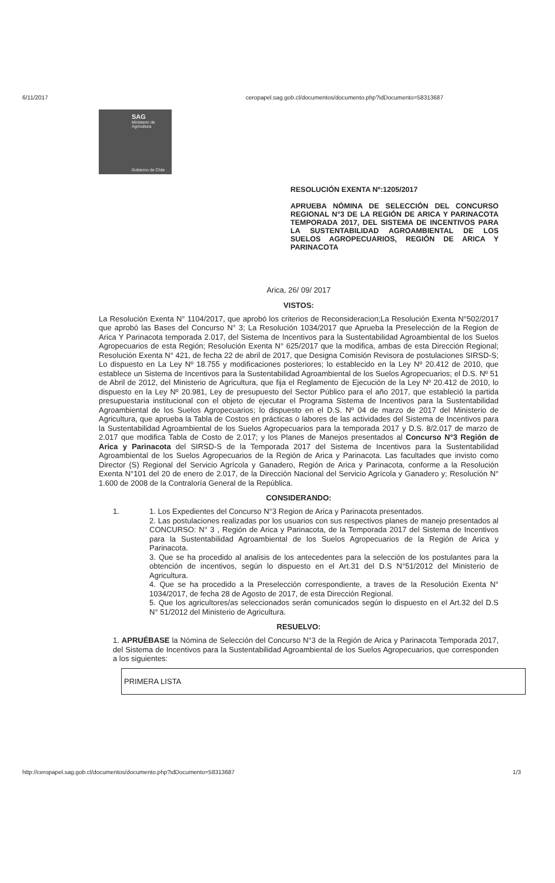6/11/2017 ceropapel.sag.gob.cl/documentos/documento.php?idDocumento=58313687
SAG
Ministerio de
Agricultura
Gobierno de Chile
RESOLUCIÓN EXENTA Nº:1205/2017
APRUEBA NÓMINA DE SELECCIÓN DEL CONCURSO REGIONAL N°3 DE LA REGIÓN DE ARICA Y PARINACOTA TEMPORADA 2017, DEL SISTEMA DE INCENTIVOS PARA LA SUSTENTABILIDAD AGROAMBIENTAL DE LOS SUELOS AGROPECUARIOS, REGIÓN DE ARICA Y PARINACOTA
Arica, 26/ 09/ 2017
VISTOS:
La Resolución Exenta N° 1104/2017, que aprobó los criterios de Reconsideracion;La Resolución Exenta N°502/2017 que aprobó las Bases del Concurso N° 3; La Resolución 1034/2017 que Aprueba la Preselección de la Region de Arica Y Parinacota temporada 2.017, del Sistema de Incentivos para la Sustentabilidad Agroambiental de los Suelos Agropecuarios de esta Región; Resolución Exenta N° 625/2017 que la modifica, ambas de esta Dirección Regional; Resolución Exenta N° 421, de fecha 22 de abril de 2017, que Designa Comisión Revisora de postulaciones SIRSD-S; Lo dispuesto en La Ley Nº 18.755 y modificaciones posteriores; lo establecido en la Ley Nº 20.412 de 2010, que establece un Sistema de Incentivos para la Sustentabilidad Agroambiental de los Suelos Agropecuarios; el D.S. Nº 51 de Abril de 2012, del Ministerio de Agricultura, que fija el Reglamento de Ejecución de la Ley Nº 20.412 de 2010, lo dispuesto en la Ley Nº 20.981, Ley de presupuesto del Sector Público para el año 2017, que estableció la partida presupuestaria institucional con el objeto de ejecutar el Programa Sistema de Incentivos para la Sustentabilidad Agroambiental de los Suelos Agropecuarios; lo dispuesto en el D.S. Nº 04 de marzo de 2017 del Ministerio de Agricultura, que aprueba la Tabla de Costos en prácticas o labores de las actividades del Sistema de Incentivos para la Sustentabilidad Agroambiental de los Suelos Agropecuarios para la temporada 2017 y D.S. 8/2.017 de marzo de 2.017 que modifica Tabla de Costo de 2.017; y los Planes de Manejos presentados al Concurso N°3 Región de Arica y Parinacota del SIRSD-S de la Temporada 2017 del Sistema de Incentivos para la Sustentabilidad Agroambiental de los Suelos Agropecuarios de la Región de Arica y Parinacota. Las facultades que invisto como Director (S) Regional del Servicio Agrícola y Ganadero, Región de Arica y Parinacota, conforme a la Resolución Exenta N°101 del 20 de enero de 2.017, de la Dirección Nacional del Servicio Agrícola y Ganadero y; Resolución N° 1.600 de 2008 de la Contraloría General de la República.
CONSIDERANDO:
1.
1. Los Expedientes del Concurso N°3 Region de Arica y Parinacota presentados.
2. Las postulaciones realizadas por los usuarios con sus respectivos planes de manejo presentados al CONCURSO: N° 3 , Región de Arica y Parinacota, de la Temporada 2017 del Sistema de Incentivos para la Sustentabilidad Agroambiental de los Suelos Agropecuarios de la Región de Arica y Parinacota.
3. Que se ha procedido al analisis de los antecedentes para la selección de los postulantes para la obtención de incentivos, según lo dispuesto en el Art.31 del D.S N°51/2012 del Ministerio de Agricultura.
4. Que se ha procedido a la Preselección correspondiente, a traves de la Resolución Exenta N° 1034/2017, de fecha 28 de Agosto de 2017, de esta Dirección Regional.
5. Que los agricultores/as seleccionados serán comunicados según lo dispuesto en el Art.32 del D.S N° 51/2012 del Ministerio de Agricultura.
RESUELVO:
1. APRUÉBASE la Nómina de Selección del Concurso N°3 de la Región de Arica y Parinacota Temporada 2017, del Sistema de Incentivos para la Sustentabilidad Agroambiental de los Suelos Agropecuarios, que corresponden a los siguientes:
| PRIMERA LISTA |
http://ceropapel.sag.gob.cl/documentos/documento.php?idDocumento=58313687 1/3